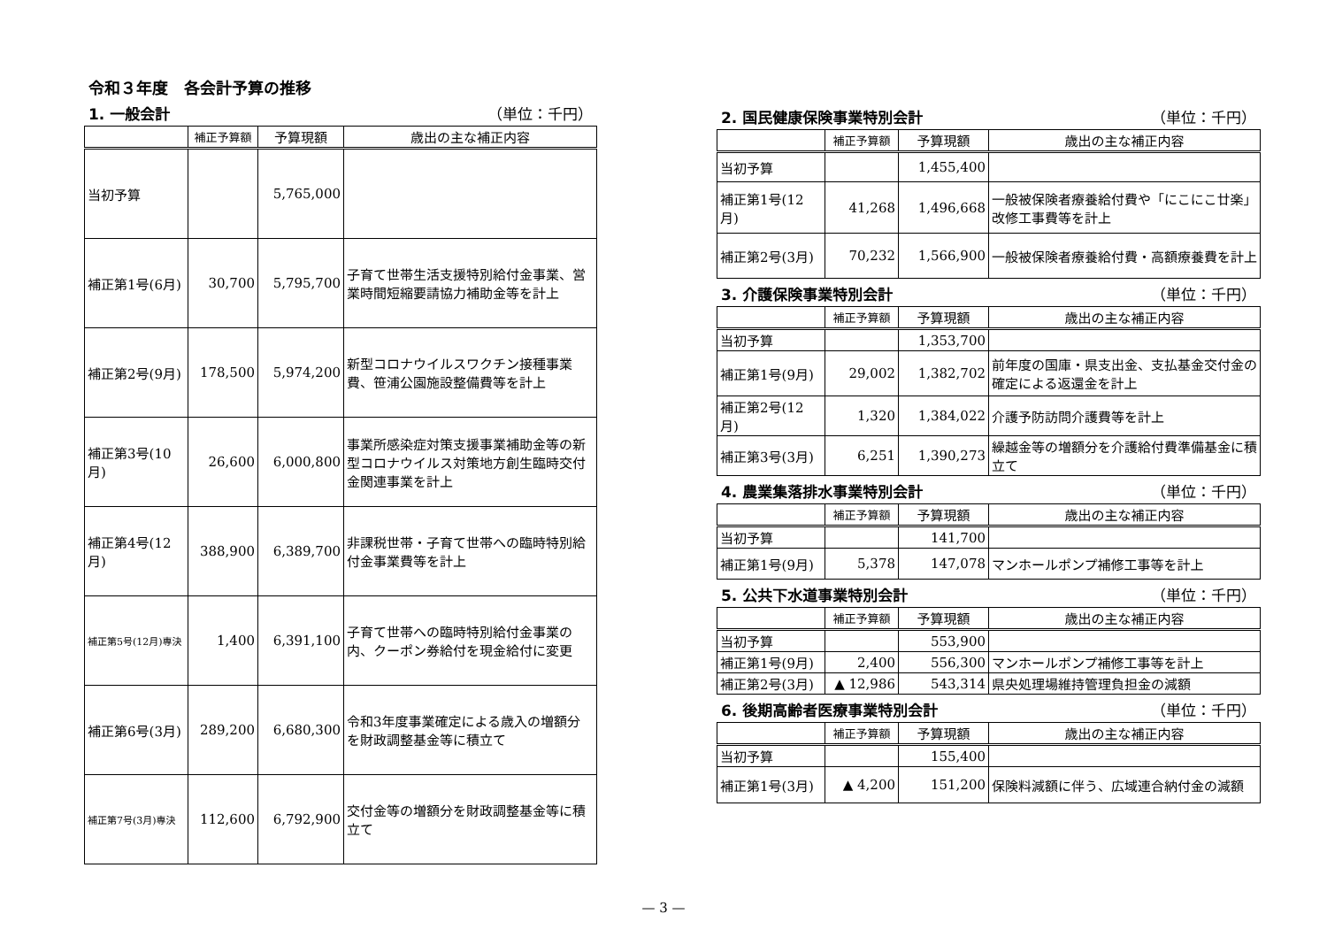令和３年度　各会計予算の推移
1. 一般会計 （単位：千円）
| | 補正予算額 | 予算現額 | 歳出の主な補正内容 |
| --- | --- | --- | --- |
| 当初予算 | | 5,765,000 | |
| 補正第1号(6月) | 30,700 | 5,795,700 | 子育て世帯生活支援特別給付金事業、営業時間短縮要請協力補助金等を計上 |
| 補正第2号(9月) | 178,500 | 5,974,200 | 新型コロナウイルスワクチン接種事業費、笹浦公園施設整備費等を計上 |
| 補正第3号(10月) | 26,600 | 6,000,800 | 事業所感染症対策支援事業補助金等の新型コロナウイルス対策地方創生臨時交付金関連事業を計上 |
| 補正第4号(12月) | 388,900 | 6,389,700 | 非課税世帯・子育て世帯への臨時特別給付金事業費等を計上 |
| 補正第5号(12月)専決 | 1,400 | 6,391,100 | 子育て世帯への臨時特別給付金事業の内、クーポン券給付を現金給付に変更 |
| 補正第6号(3月) | 289,200 | 6,680,300 | 令和3年度事業確定による歳入の増額分を財政調整基金等に積立て |
| 補正第7号(3月)専決 | 112,600 | 6,792,900 | 交付金等の増額分を財政調整基金等に積立て |
2. 国民健康保険事業特別会計 （単位：千円）
| | 補正予算額 | 予算現額 | 歳出の主な補正内容 |
| --- | --- | --- | --- |
| 当初予算 | | 1,455,400 | |
| 補正第1号(12月) | 41,268 | 1,496,668 | 一般被保険者療養給付費や「にこにこ廿楽」改修工事費等を計上 |
| 補正第2号(3月) | 70,232 | 1,566,900 | 一般被保険者療養給付費・高額療養費を計上 |
3. 介護保険事業特別会計 （単位：千円）
| | 補正予算額 | 予算現額 | 歳出の主な補正内容 |
| --- | --- | --- | --- |
| 当初予算 | | 1,353,700 | |
| 補正第1号(9月) | 29,002 | 1,382,702 | 前年度の国庫・県支出金、支払基金交付金の確定による返還金を計上 |
| 補正第2号(12月) | 1,320 | 1,384,022 | 介護予防訪問介護費等を計上 |
| 補正第3号(3月) | 6,251 | 1,390,273 | 繰越金等の増額分を介護給付費準備基金に積立て |
4. 農業集落排水事業特別会計 （単位：千円）
| | 補正予算額 | 予算現額 | 歳出の主な補正内容 |
| --- | --- | --- | --- |
| 当初予算 | | 141,700 | |
| 補正第1号(9月) | 5,378 | 147,078 | マンホールポンプ補修工事等を計上 |
5. 公共下水道事業特別会計 （単位：千円）
| | 補正予算額 | 予算現額 | 歳出の主な補正内容 |
| --- | --- | --- | --- |
| 当初予算 | | 553,900 | |
| 補正第1号(9月) | 2,400 | 556,300 | マンホールポンプ補修工事等を計上 |
| 補正第2号(3月) | ▲ 12,986 | 543,314 | 県央処理場維持管理負担金の減額 |
6. 後期高齢者医療事業特別会計 （単位：千円）
| | 補正予算額 | 予算現額 | 歳出の主な補正内容 |
| --- | --- | --- | --- |
| 当初予算 | | 155,400 | |
| 補正第1号(3月) | ▲ 4,200 | 151,200 | 保険料減額に伴う、広域連合納付金の減額 |
— 3 —